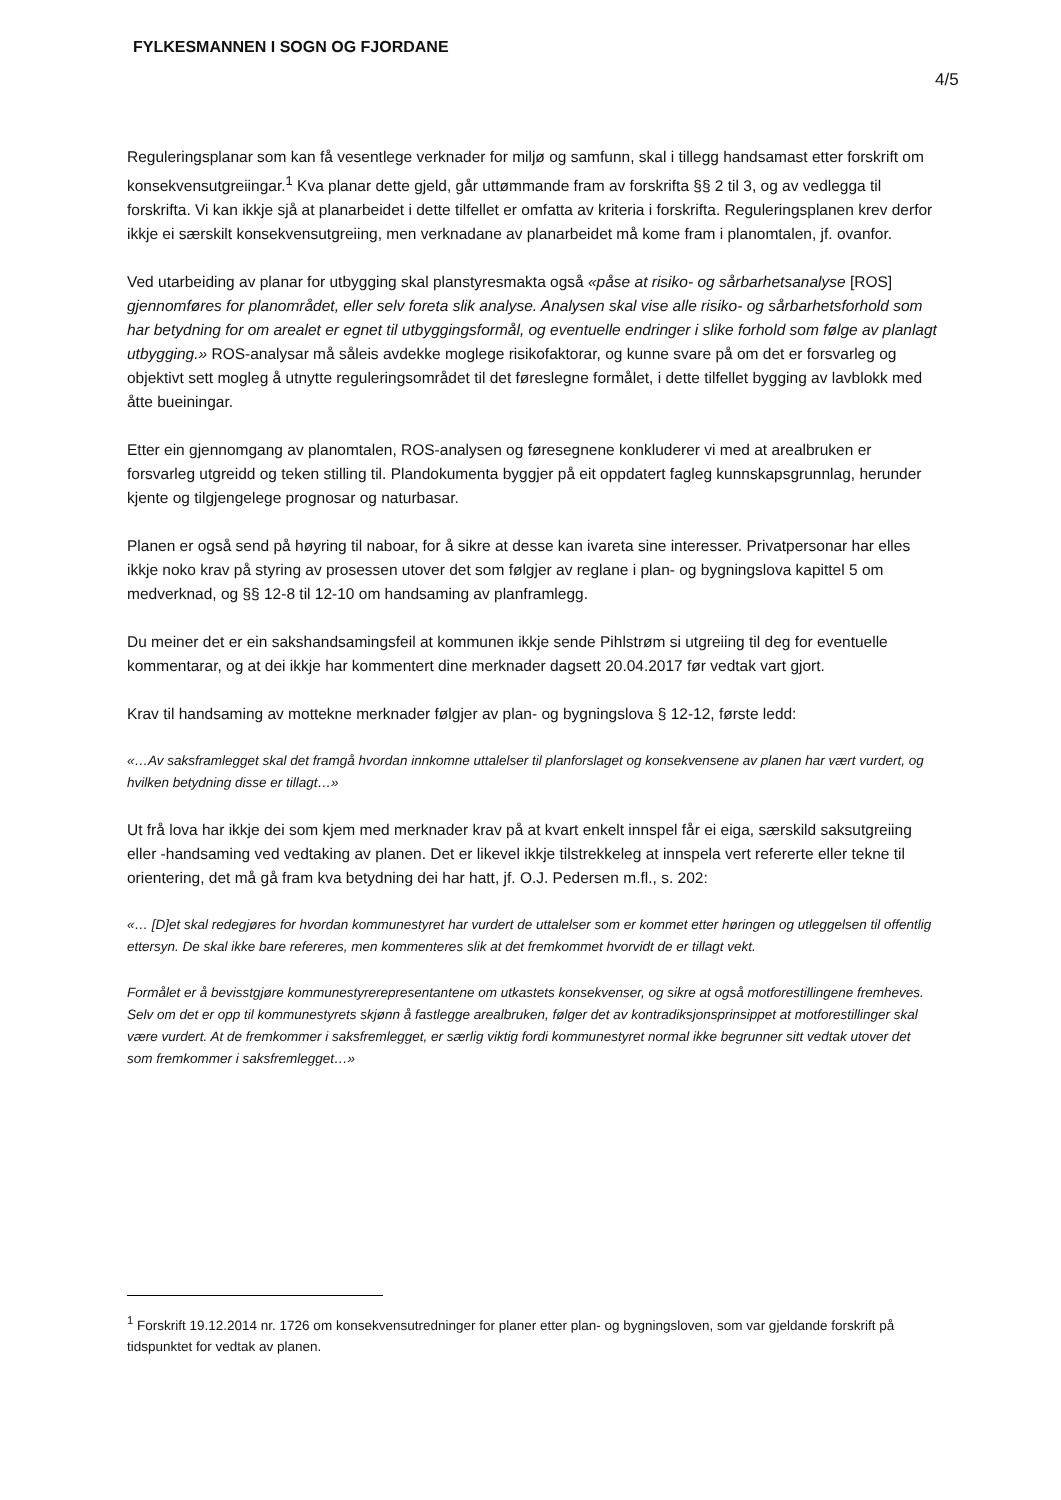FYLKESMANNEN I SOGN OG FJORDANE
4/5
Reguleringsplanar som kan få vesentlege verknader for miljø og samfunn, skal i tillegg handsamast etter forskrift om konsekvensutgreiingar.<sup>1</sup> Kva planar dette gjeld, går uttømmande fram av forskrifta §§ 2 til 3, og av vedlegga til forskrifta. Vi kan ikkje sjå at planarbeidet i dette tilfellet er omfatta av kriteria i forskrifta. Reguleringsplanen krev derfor ikkje ei særskilt konsekvensutgreiing, men verknadane av planarbeidet må kome fram i planomtalen, jf. ovanfor.
Ved utarbeiding av planar for utbygging skal planstyresmakta også «påse at risiko- og sårbarhetsanalyse [ROS] gjennomføres for planområdet, eller selv foreta slik analyse. Analysen skal vise alle risiko- og sårbarhetsforhold som har betydning for om arealet er egnet til utbyggingsformål, og eventuelle endringer i slike forhold som følge av planlagt utbygging.» ROS-analysar må såleis avdekke moglege risikofaktorar, og kunne svare på om det er forsvarleg og objektivt sett mogleg å utnytte reguleringsområdet til det føreslegne formålet, i dette tilfellet bygging av lavblokk med åtte bueiningar.
Etter ein gjennomgang av planomtalen, ROS-analysen og føresegnene konkluderer vi med at arealbruken er forsvarleg utgreidd og teken stilling til. Plandokumenta byggjer på eit oppdatert fagleg kunnskapsgrunnlag, herunder kjente og tilgjengelege prognosar og naturbasar.
Planen er også send på høyring til naboar, for å sikre at desse kan ivareta sine interesser. Privatpersonar har elles ikkje noko krav på styring av prosessen utover det som følgjer av reglane i plan- og bygningslova kapittel 5 om medverknad, og §§ 12-8 til 12-10 om handsaming av planframlegg.
Du meiner det er ein sakshandsamingsfeil at kommunen ikkje sende Pihlstrøm si utgreiing til deg for eventuelle kommentarar, og at dei ikkje har kommentert dine merknader dagsett 20.04.2017 før vedtak vart gjort.
Krav til handsaming av mottekne merknader følgjer av plan- og bygningslova § 12-12, første ledd:
«…Av saksframlegget skal det framgå hvordan innkomne uttalelser til planforslaget og konsekvensene av planen har vært vurdert, og hvilken betydning disse er tillagt…»
Ut frå lova har ikkje dei som kjem med merknader krav på at kvart enkelt innspel får ei eiga, særskild saksutgreiing eller -handsaming ved vedtaking av planen. Det er likevel ikkje tilstrekkeleg at innspela vert refererte eller tekne til orientering, det må gå fram kva betydning dei har hatt, jf. O.J. Pedersen m.fl., s. 202:
«… [D]et skal redegjøres for hvordan kommunestyret har vurdert de uttalelser som er kommet etter høringen og utleggelsen til offentlig ettersyn. De skal ikke bare refereres, men kommenteres slik at det fremkommet hvorvidt de er tillagt vekt.
Formålet er å bevisstgjøre kommunestyrerepresentantene om utkastets konsekvenser, og sikre at også motforestillingene fremheves. Selv om det er opp til kommunestyrets skjønn å fastlegge arealbruken, følger det av kontradiksjonsprinsippet at motforestillinger skal være vurdert. At de fremkommer i saksfremlegget, er særlig viktig fordi kommunestyret normal ikke begrunner sitt vedtak utover det som fremkommer i saksfremlegget…»
<sup>1</sup> Forskrift 19.12.2014 nr. 1726 om konsekvensutredninger for planer etter plan- og bygningsloven, som var gjeldande forskrift på tidspunktet for vedtak av planen.